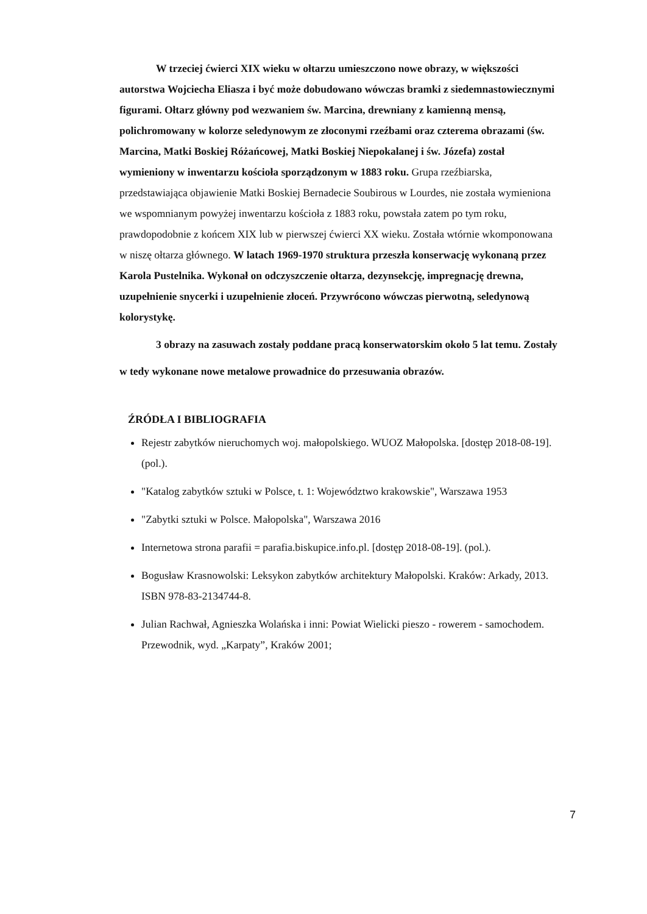W trzeciej ćwierci XIX wieku w ołtarzu umieszczono nowe obrazy, w większości autorstwa Wojciecha Eliasza i być może dobudowano wówczas bramki z siedemnastowiecznymi figurami. Ołtarz główny pod wezwaniem św. Marcina, drewniany z kamienną mensą, polichromowany w kolorze seledynowym ze złoconymi rzeźbami oraz czterema obrazami (św. Marcina, Matki Boskiej Różańcowej, Matki Boskiej Niepokalanej i św. Józefa) został wymieniony w inwentarzu kościoła sporządzonym w 1883 roku. Grupa rzeźbiarska, przedstawiająca objawienie Matki Boskiej Bernadecie Soubirous w Lourdes, nie została wymieniona we wspomnianym powyżej inwentarzu kościoła z 1883 roku, powstała zatem po tym roku, prawdopodobnie z końcem XIX lub w pierwszej ćwierci XX wieku. Została wtórnie wkomponowana w niszę ołtarza głównego. W latach 1969-1970 struktura przeszła konserwację wykonaną przez Karola Pustelnika. Wykonał on odczyszczenie ołtarza, dezynsekcję, impregnację drewna, uzupełnienie snycerki i uzupełnienie złoceń. Przywrócono wówczas pierwotną, seledynową kolorystykę.
3 obrazy na zasuwach zostały poddane pracą konserwatorskim około 5 lat temu. Zostały w tedy wykonane nowe metalowe prowadnice do przesuwania obrazów.
ŹRÓDŁA I BIBLIOGRAFIA
Rejestr zabytków nieruchomych woj. małopolskiego. WUOZ Małopolska. [dostęp 2018-08-19]. (pol.).
"Katalog zabytków sztuki w Polsce, t. 1: Województwo krakowskie", Warszawa 1953
"Zabytki sztuki w Polsce. Małopolska", Warszawa 2016
Internetowa strona parafii = parafia.biskupice.info.pl. [dostęp 2018-08-19]. (pol.).
Bogusław Krasnowolski: Leksykon zabytków architektury Małopolski. Kraków: Arkady, 2013. ISBN 978-83-2134744-8.
Julian Rachwał, Agnieszka Wolańska i inni: Powiat Wielicki pieszo - rowerem - samochodem. Przewodnik, wyd. „Karpaty”, Kraków 2001;
7